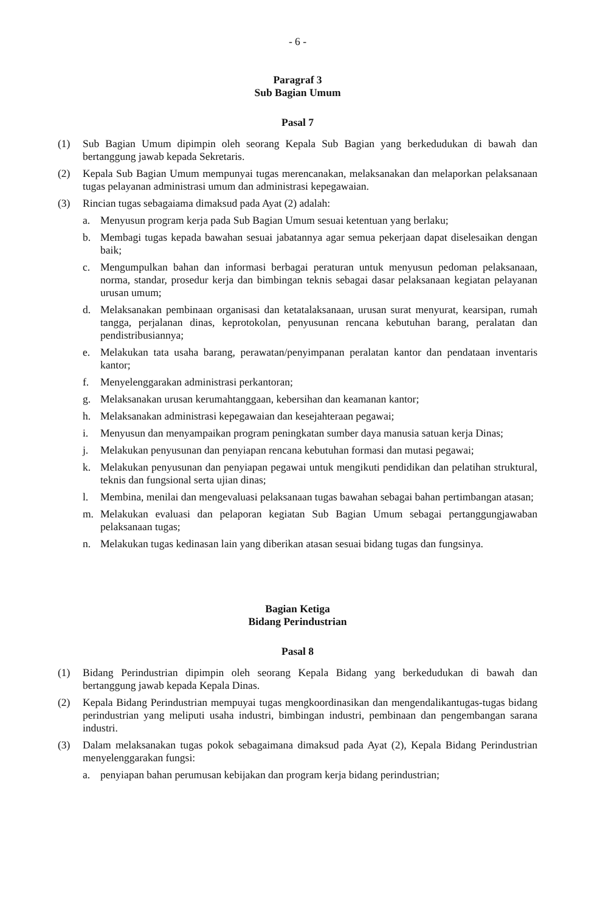- 6 -
Paragraf 3
Sub Bagian Umum
Pasal 7
(1) Sub Bagian Umum dipimpin oleh seorang Kepala Sub Bagian yang berkedudukan di bawah dan bertanggung jawab kepada Sekretaris.
(2) Kepala Sub Bagian Umum mempunyai tugas merencanakan, melaksanakan dan melaporkan pelaksanaan tugas pelayanan administrasi umum dan administrasi kepegawaian.
(3) Rincian tugas sebagaiama dimaksud pada Ayat (2) adalah:
a. Menyusun program kerja pada Sub Bagian Umum sesuai ketentuan yang berlaku;
b. Membagi tugas kepada bawahan sesuai jabatannya agar semua pekerjaan dapat diselesaikan dengan baik;
c. Mengumpulkan bahan dan informasi berbagai peraturan untuk menyusun pedoman pelaksanaan, norma, standar, prosedur kerja dan bimbingan teknis sebagai dasar pelaksanaan kegiatan pelayanan urusan umum;
d. Melaksanakan pembinaan organisasi dan ketatalaksanaan, urusan surat menyurat, kearsipan, rumah tangga, perjalanan dinas, keprotokolan, penyusunan rencana kebutuhan barang, peralatan dan pendistribusiannya;
e. Melakukan tata usaha barang, perawatan/penyimpanan peralatan kantor dan pendataan inventaris kantor;
f. Menyelenggarakan administrasi perkantoran;
g. Melaksanakan urusan kerumahtanggaan, kebersihan dan keamanan kantor;
h. Melaksanakan administrasi kepegawaian dan kesejahteraan pegawai;
i. Menyusun dan menyampaikan program peningkatan sumber daya manusia satuan kerja Dinas;
j. Melakukan penyusunan dan penyiapan rencana kebutuhan formasi dan mutasi pegawai;
k. Melakukan penyusunan dan penyiapan pegawai untuk mengikuti pendidikan dan pelatihan struktural, teknis dan fungsional serta ujian dinas;
l. Membina, menilai dan mengevaluasi pelaksanaan tugas bawahan sebagai bahan pertimbangan atasan;
m. Melakukan evaluasi dan pelaporan kegiatan Sub Bagian Umum sebagai pertanggungjawaban pelaksanaan tugas;
n. Melakukan tugas kedinasan lain yang diberikan atasan sesuai bidang tugas dan fungsinya.
Bagian Ketiga
Bidang Perindustrian
Pasal 8
(1) Bidang Perindustrian dipimpin oleh seorang Kepala Bidang yang berkedudukan di bawah dan bertanggung jawab kepada Kepala Dinas.
(2) Kepala Bidang Perindustrian mempuyai tugas mengkoordinasikan dan mengendalikantugas-tugas bidang perindustrian yang meliputi usaha industri, bimbingan industri, pembinaan dan pengembangan sarana industri.
(3) Dalam melaksanakan tugas pokok sebagaimana dimaksud pada Ayat (2), Kepala Bidang Perindustrian menyelenggarakan fungsi:
a. penyiapan bahan perumusan kebijakan dan program kerja bidang perindustrian;